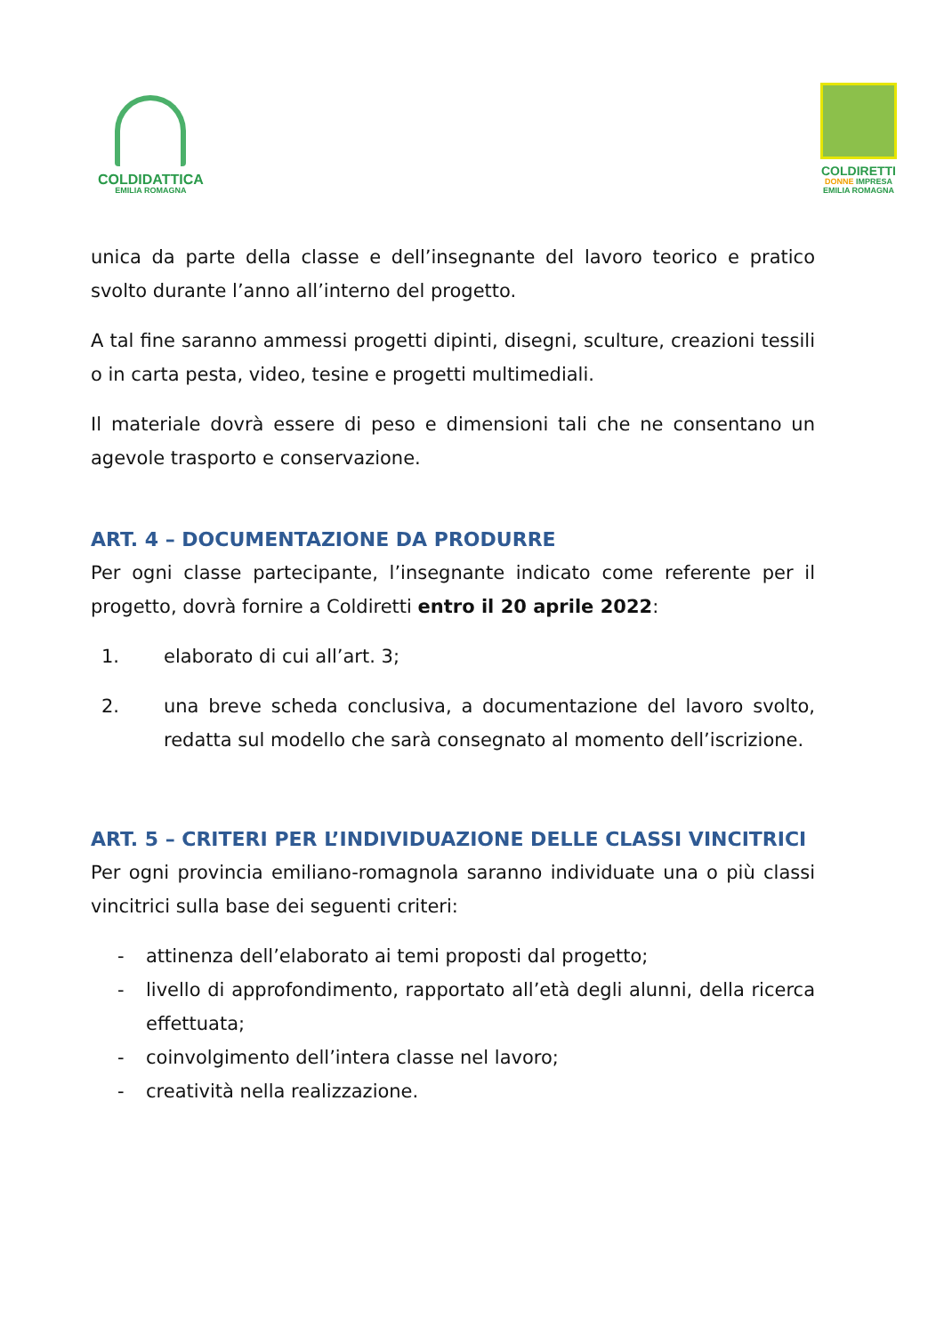COLDIDATTICA
EMILIA ROMAGNA
COLDIRETTI
DONNE IMPRESA
EMILIA ROMAGNA
unica da parte della classe e dell’insegnante del lavoro teorico e pratico svolto durante l’anno all’interno del progetto.
A tal fine saranno ammessi progetti dipinti, disegni, sculture, creazioni tessili o in carta pesta, video, tesine e progetti multimediali.
Il materiale dovrà essere di peso e dimensioni tali che ne consentano un agevole trasporto e conservazione.
ART. 4 – DOCUMENTAZIONE DA PRODURRE
Per ogni classe partecipante, l’insegnante indicato come referente per il progetto, dovrà fornire a Coldiretti entro il 20 aprile 2022:
1. elaborato di cui all’art. 3;
2. una breve scheda conclusiva, a documentazione del lavoro svolto, redatta sul modello che sarà consegnato al momento dell’iscrizione.
ART. 5 – CRITERI PER L’INDIVIDUAZIONE DELLE CLASSI VINCITRICI
Per ogni provincia emiliano-romagnola saranno individuate una o più classi vincitrici sulla base dei seguenti criteri:
- attinenza dell’elaborato ai temi proposti dal progetto;
- livello di approfondimento, rapportato all’età degli alunni, della ricerca effettuata;
- coinvolgimento dell’intera classe nel lavoro;
- creatività nella realizzazione.